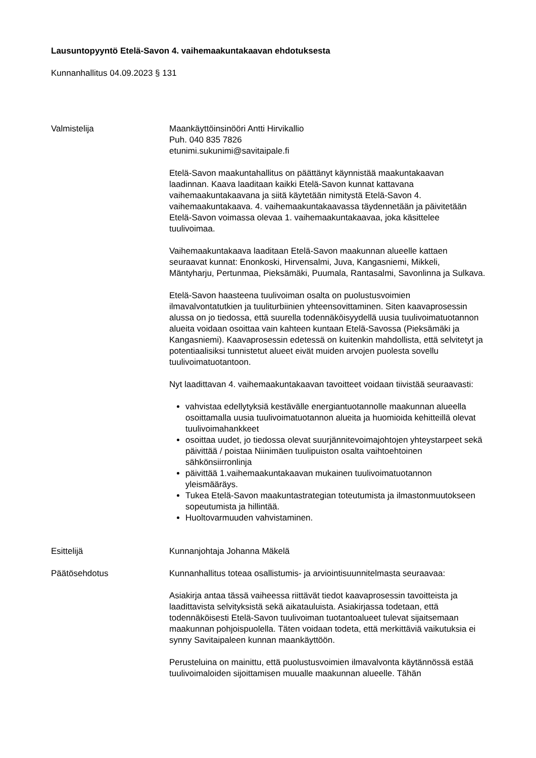Lausuntopyyntö Etelä-Savon 4. vaihemaakuntakaavan ehdotuksesta
Kunnanhallitus 04.09.2023 § 131
Valmistelija Maankäyttöinsinööri Antti Hirvikallio
Puh. 040 835 7826
etunimi.sukunimi@savitaipale.fi
Etelä-Savon maakuntahallitus on päättänyt käynnistää maakuntakaavan laadinnan. Kaava laaditaan kaikki Etelä-Savon kunnat kattavana vaihemaakuntakaavana ja siitä käytetään nimitystä Etelä-Savon 4. vaihemaakuntakaava. 4. vaihemaakuntakaavassa täydennetään ja päivitetään Etelä-Savon voimassa olevaa 1. vaihemaakuntakaavaa, joka käsittelee tuulivoimaa.
Vaihemaakuntakaava laaditaan Etelä-Savon maakunnan alueelle kattaen seuraavat kunnat: Enonkoski, Hirvensalmi, Juva, Kangasniemi, Mikkeli, Mäntyharju, Pertunmaa, Pieksämäki, Puumala, Rantasalmi, Savonlinna ja Sulkava.
Etelä-Savon haasteena tuulivoiman osalta on puolustusvoimien ilmavalvontatutkien ja tuuliturbiinien yhteensovittaminen. Siten kaavaprosessin alussa on jo tiedossa, että suurella todennäköisyydellä uusia tuulivoimatuotannon alueita voidaan osoittaa vain kahteen kuntaan Etelä-Savossa (Pieksämäki ja Kangasniemi). Kaavaprosessin edetessä on kuitenkin mahdollista, että selvitetyt ja potentiaalisiksi tunnistetut alueet eivät muiden arvojen puolesta sovellu tuulivoimatuotantoon.
Nyt laadittavan 4. vaihemaakuntakaavan tavoitteet voidaan tiivistää seuraavasti:
vahvistaa edellytyksiä kestävälle energiantuotannolle maakunnan alueella osoittamalla uusia tuulivoimatuotannon alueita ja huomioida kehitteillä olevat tuulivoimahankkeet
osoittaa uudet, jo tiedossa olevat suurjännitevoimajohtojen yhteystarpeet sekä päivittää / poistaa Niinimäen tuulipuiston osalta vaihtoehtoinen sähkönsiirronlinja
päivittää 1.vaihemaakuntakaavan mukainen tuulivoimatuotannon yleismääräys.
Tukea Etelä-Savon maakuntastrategian toteutumista ja ilmastonmuutokseen sopeutumista ja hillintää.
Huoltovarmuuden vahvistaminen.
Esittelijä Kunnanjohtaja Johanna Mäkelä
Päätösehdotus Kunnanhallitus toteaa osallistumis- ja arviointisuunnitelmasta seuraavaa:
Asiakirja antaa tässä vaiheessa riittävät tiedot kaavaprosessin tavoitteista ja laadittavista selvityksistä sekä aikatauluista. Asiakirjassa todetaan, että todennäköisesti Etelä-Savon tuulivoiman tuotantoalueet tulevat sijaitsemaan maakunnan pohjoispuolella. Täten voidaan todeta, että merkittäviä vaikutuksia ei synny Savitaipaleen kunnan maankäyttöön.
Perusteluina on mainittu, että puolustusvoimien ilmavalvonta käytännössä estää tuulivoimaloiden sijoittamisen muualle maakunnan alueelle. Tähän